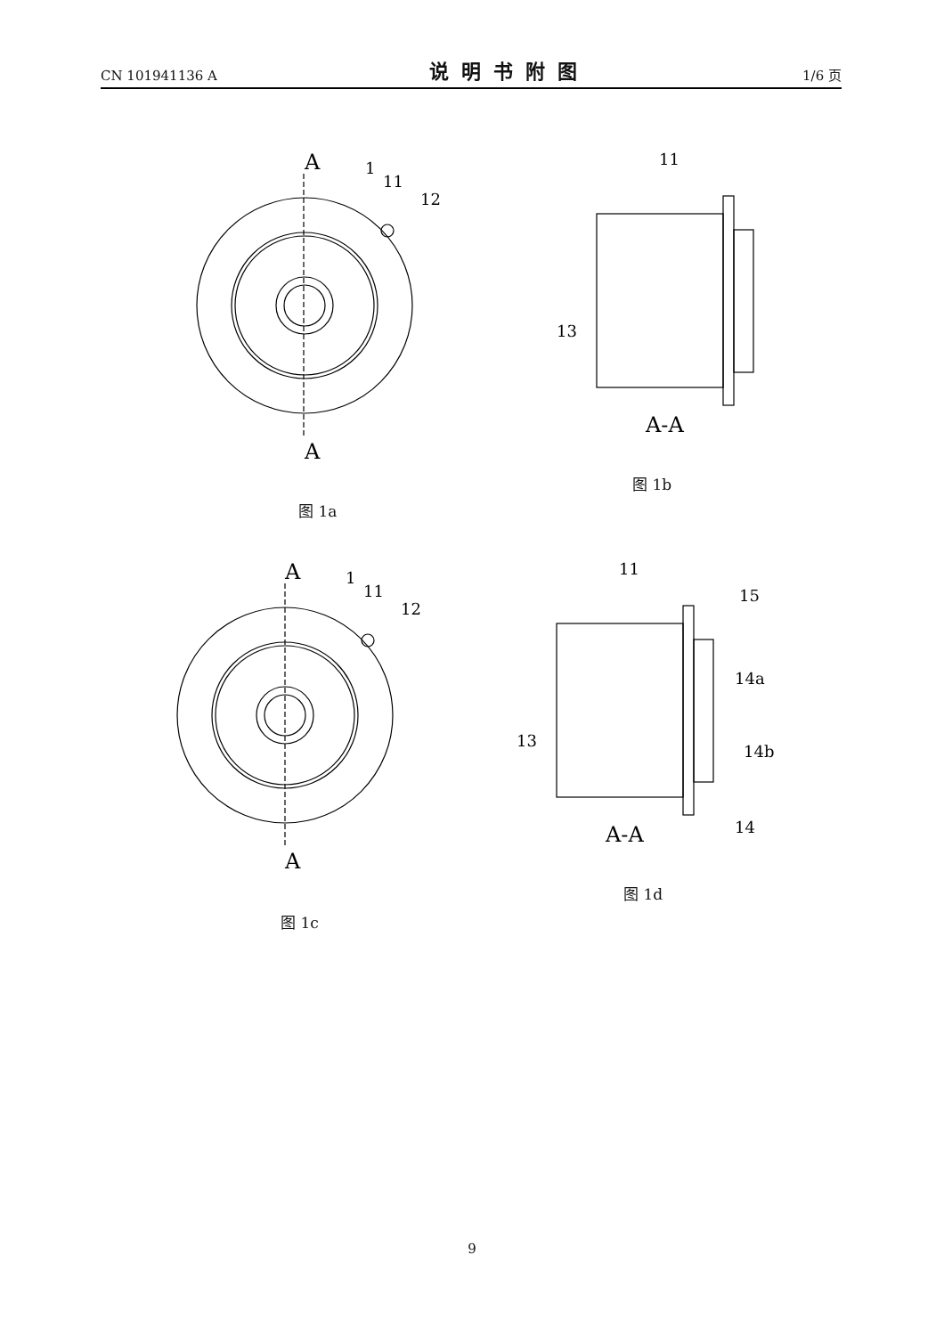CN 101941136 A 说明书附图 1/6 页
A
A
1
11
12
图 1a
11
13
A-A
图 1b
A
A
1
11
12
图 1c
11
15
14a
14b
14
13
A-A
图 1d
9